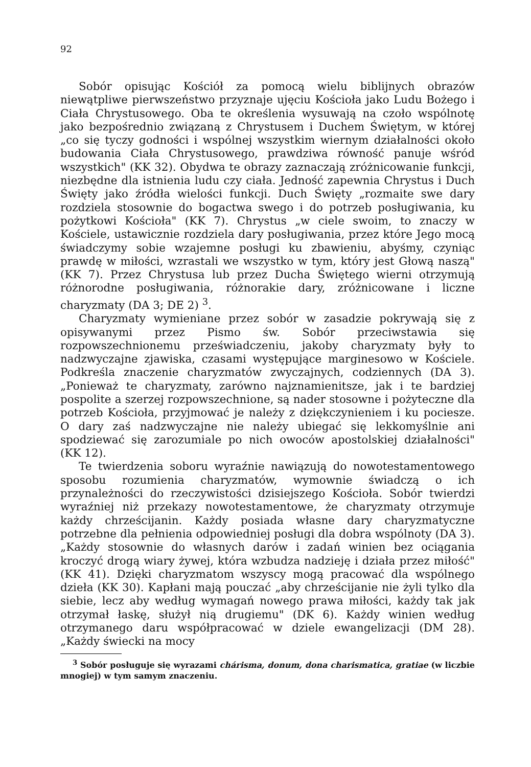92
Sobór opisując Kościół za pomocą wielu biblijnych obrazów niewątpliwe pierwszeństwo przyznaje ujęciu Kościoła jako Ludu Bożego i Ciała Chrystusowego. Oba te określenia wysuwają na czoło wspólnotę jako bezpośrednio związaną z Chrystusem i Duchem Świętym, w której „co się tyczy godności i wspólnej wszystkim wiernym działalności około budowania Ciała Chrystusowego, prawdziwa równość panuje wśród wszystkich" (KK 32). Obydwa te obrazy zaznaczają zróżnicowanie funkcji, niezbędne dla istnienia ludu czy ciała. Jedność zapewnia Chrystus i Duch Święty jako źródła wielości funkcji. Duch Święty „rozmaite swe dary rozdziela stosownie do bogactwa swego i do potrzeb posługiwania, ku pożytkowi Kościoła" (KK 7). Chrystus „w ciele swoim, to znaczy w Kościele, ustawicznie rozdziela dary posługiwania, przez które Jego mocą świadczymy sobie wzajemne posługi ku zbawieniu, abyśmy, czyniąc prawdę w miłości, wzrastali we wszystko w tym, który jest Głową naszą" (KK 7). Przez Chrystusa lub przez Ducha Świętego wierni otrzymują różnorodne posługiwania, różnorakie dary, zróżnicowane i liczne charyzmaty (DA 3; DE 2) <sup>3</sup>.
Charyzmaty wymieniane przez sobór w zasadzie pokrywają się z opisywanymi przez Pismo św. Sobór przeciwstawia się rozpowszechnionemu przeświadczeniu, jakoby charyzmaty były to nadzwyczajne zjawiska, czasami występujące marginesowo w Kościele. Podkreśla znaczenie charyzmatów zwyczajnych, codziennych (DA 3). „Ponieważ te charyzmaty, zarówno najznamienitsze, jak i te bardziej pospolite a szerzej rozpowszechnione, są nader stosowne i pożyteczne dla potrzeb Kościoła, przyjmować je należy z dziękczynieniem i ku pociesze. O dary zaś nadzwyczajne nie należy ubiegać się lekkomyślnie ani spodziewać się zarozumiale po nich owoców apostolskiej działalności" (KK 12).
Te twierdzenia soboru wyraźnie nawiązują do nowotestamentowego sposobu rozumienia charyzmatów, wymownie świadczą o ich przynależności do rzeczywistości dzisiejszego Kościoła. Sobór twierdzi wyraźniej niż przekazy nowotestamentowe, że charyzmaty otrzymuje każdy chrześcijanin. Każdy posiada własne dary charyzmatyczne potrzebne dla pełnienia odpowiedniej posługi dla dobra wspólnoty (DA 3). „Każdy stosownie do własnych darów i zadań winien bez ociągania kroczyć drogą wiary żywej, która wzbudza nadzieję i działa przez miłość" (KK 41). Dzięki charyzmatom wszyscy mogą pracować dla wspólnego dzieła (KK 30). Kapłani mają pouczać „aby chrześcijanie nie żyli tylko dla siebie, lecz aby według wymagań nowego prawa miłości, każdy tak jak otrzymał łaskę, służył nią drugiemu" (DK 6). Każdy winien według otrzymanego daru współpracować w dziele ewangelizacji (DM 28). „Każdy świecki na mocy
<sup>3</sup> Sobór posługuje się wyrazami chárisma, donum, dona charismatica, gratiae (w liczbie mnogiej) w tym samym znaczeniu.